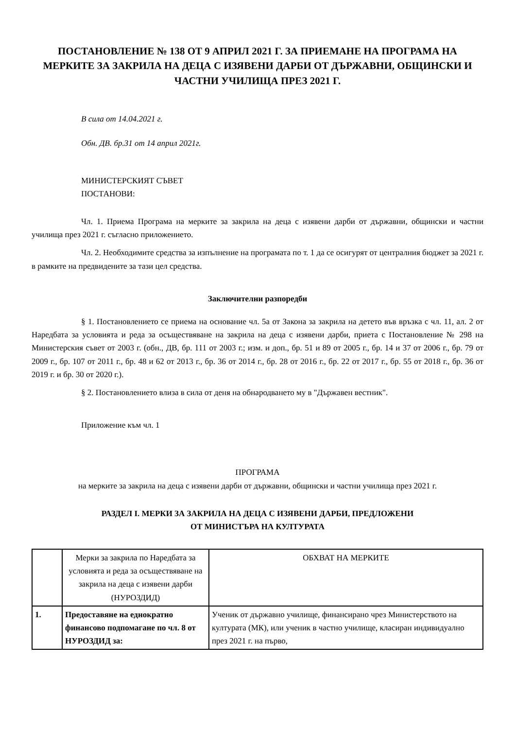ПОСТАНОВЛЕНИЕ № 138 ОТ 9 АПРИЛ 2021 Г. ЗА ПРИЕМАНЕ НА ПРОГРАМА НА МЕРКИТЕ ЗА ЗАКРИЛА НА ДЕЦА С ИЗЯВЕНИ ДАРБИ ОТ ДЪРЖАВНИ, ОБЩИНСКИ И ЧАСТНИ УЧИЛИЩА ПРЕЗ 2021 Г.
В сила от 14.04.2021 г.
Обн. ДВ. бр.31 от 14 април 2021г.
МИНИСТЕРСКИЯТ СЪВЕТ
ПОСТАНОВИ:
Чл. 1. Приема Програма на мерките за закрила на деца с изявени дарби от държавни, общински и частни училища през 2021 г. съгласно приложението.
Чл. 2. Необходимите средства за изпълнение на програмата по т. 1 да се осигурят от централния бюджет за 2021 г. в рамките на предвидените за тази цел средства.
Заключителни разпоредби
§ 1. Постановлението се приема на основание чл. 5а от Закона за закрила на детето във връзка с чл. 11, ал. 2 от Наредбата за условията и реда за осъществяване на закрила на деца с изявени дарби, приета с Постановление № 298 на Министерския съвет от 2003 г. (обн., ДВ, бр. 111 от 2003 г.; изм. и доп., бр. 51 и 89 от 2005 г., бр. 14 и 37 от 2006 г., бр. 79 от 2009 г., бр. 107 от 2011 г., бр. 48 и 62 от 2013 г., бр. 36 от 2014 г., бр. 28 от 2016 г., бр. 22 от 2017 г., бр. 55 от 2018 г., бр. 36 от 2019 г. и бр. 30 от 2020 г.).
§ 2. Постановлението влиза в сила от деня на обнародването му в "Държавен вестник".
Приложение към чл. 1
ПРОГРАМА
на мерките за закрила на деца с изявени дарби от държавни, общински и частни училища през 2021 г.
РАЗДЕЛ I. МЕРКИ ЗА ЗАКРИЛА НА ДЕЦА С ИЗЯВЕНИ ДАРБИ, ПРЕДЛОЖЕНИ
ОТ МИНИСТЪРА НА КУЛТУРАТА
| | Мерки за закрила по Наредбата за условията и реда за осъществяване на закрила на деца с изявени дарби (НУРОЗДИД) | ОБХВАТ НА МЕРКИТЕ |
| 1. | Предоставяне на еднократно финансово подпомагане по чл. 8 от НУРОЗДИД за: | Ученик от държавно училище, финансирано чрез Министерството на културата (МК), или ученик в частно училище, класиран индивидуално през 2021 г. на първо, |